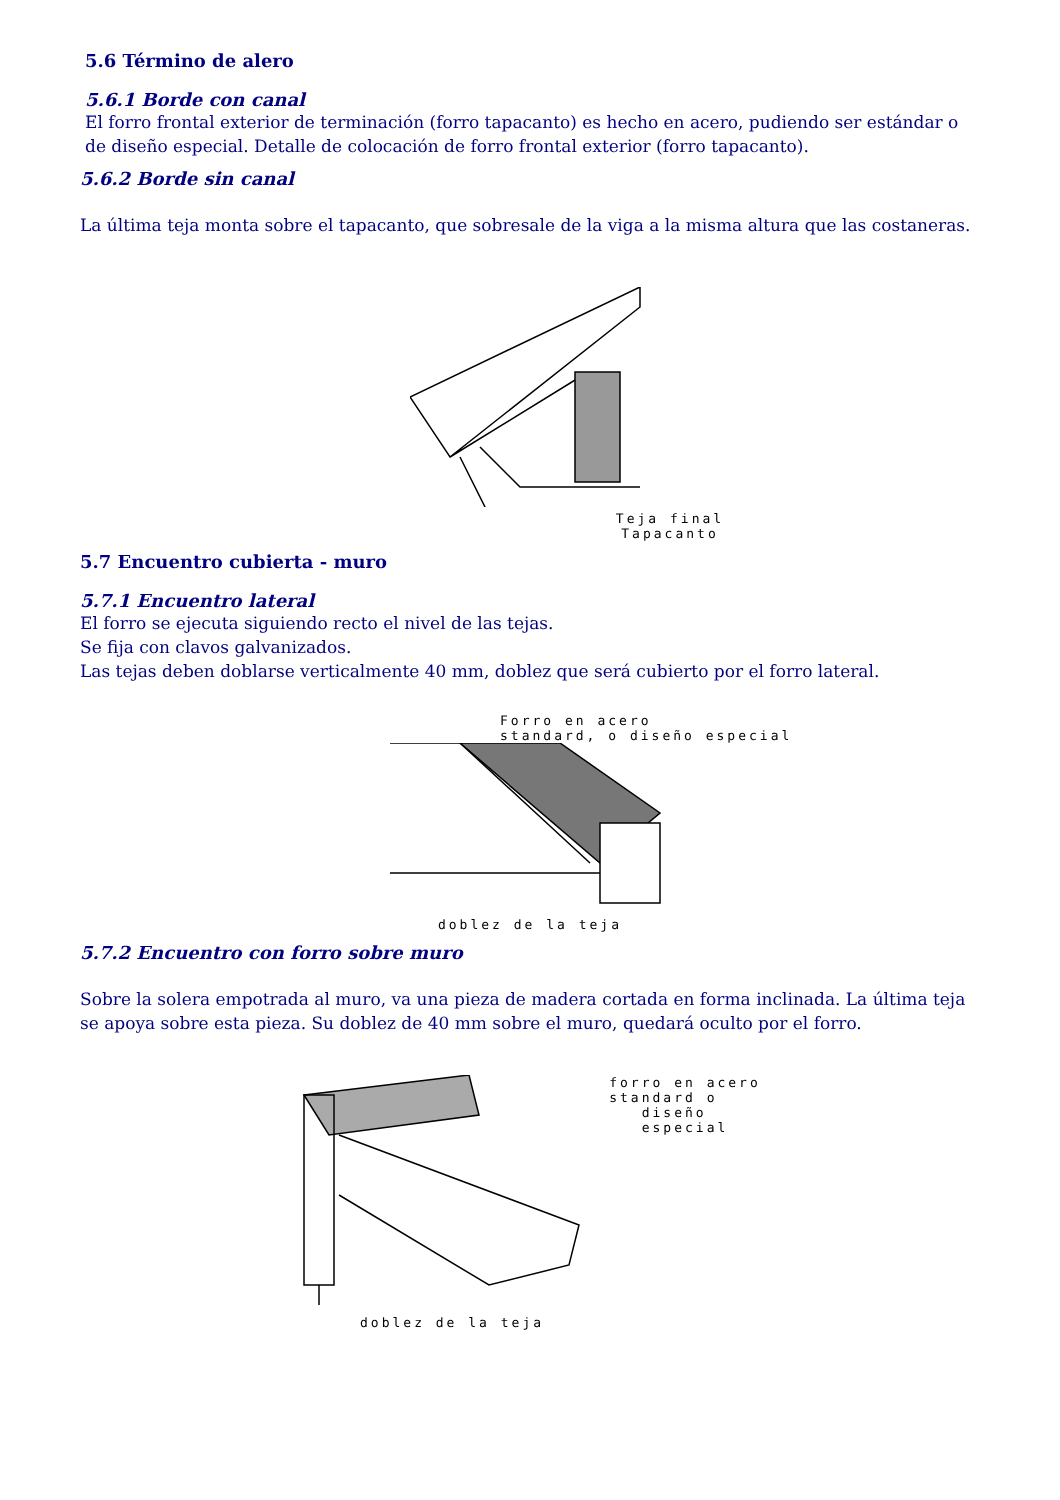5.6 Término de alero
5.6.1 Borde con canal
El forro frontal exterior de terminación (forro tapacanto) es hecho en acero, pudiendo ser estándar o de diseño especial. Detalle de colocación de forro frontal exterior (forro tapacanto).
5.6.2 Borde sin canal
La última teja monta sobre el tapacanto, que sobresale de la viga a la misma altura que las costaneras.
Teja final
Tapacanto
5.7 Encuentro cubierta - muro
5.7.1 Encuentro lateral
El forro se ejecuta siguiendo recto el nivel de las tejas.
Se fija con clavos galvanizados.
Las tejas deben doblarse verticalmente 40 mm, doblez que será cubierto por el forro lateral.
Forro en acero
standard, o diseño especial
doblez de la teja
5.7.2 Encuentro con forro sobre muro
Sobre la solera empotrada al muro, va una pieza de madera cortada en forma inclinada. La última teja se apoya sobre esta pieza. Su doblez de 40 mm sobre el muro, quedará oculto por el forro.
forro en acero
standard o
diseño
especial
doblez de la teja